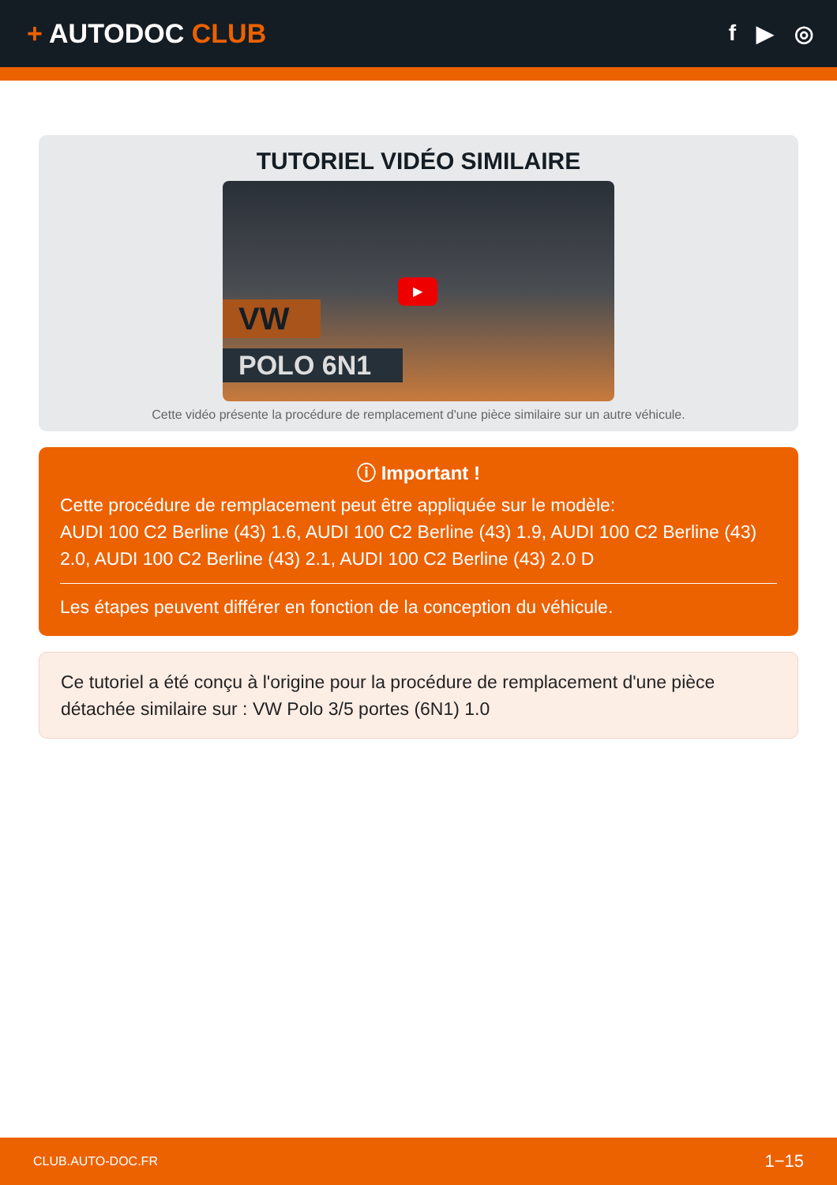+ AUTODOC CLUB
f ▶ ◎
TUTORIEL VIDÉO SIMILAIRE
VW
POLO 6N1
▶
Cette vidéo présente la procédure de remplacement d'une pièce similaire sur un autre véhicule.
ⓘ Important !
Cette procédure de remplacement peut être appliquée sur le modèle:
AUDI 100 C2 Berline (43) 1.6, AUDI 100 C2 Berline (43) 1.9, AUDI 100 C2 Berline (43) 2.0, AUDI 100 C2 Berline (43) 2.1, AUDI 100 C2 Berline (43) 2.0 D
Les étapes peuvent différer en fonction de la conception du véhicule.
Ce tutoriel a été conçu à l'origine pour la procédure de remplacement d'une pièce détachée similaire sur : VW Polo 3/5 portes (6N1) 1.0
CLUB.AUTO-DOC.FR 1−15